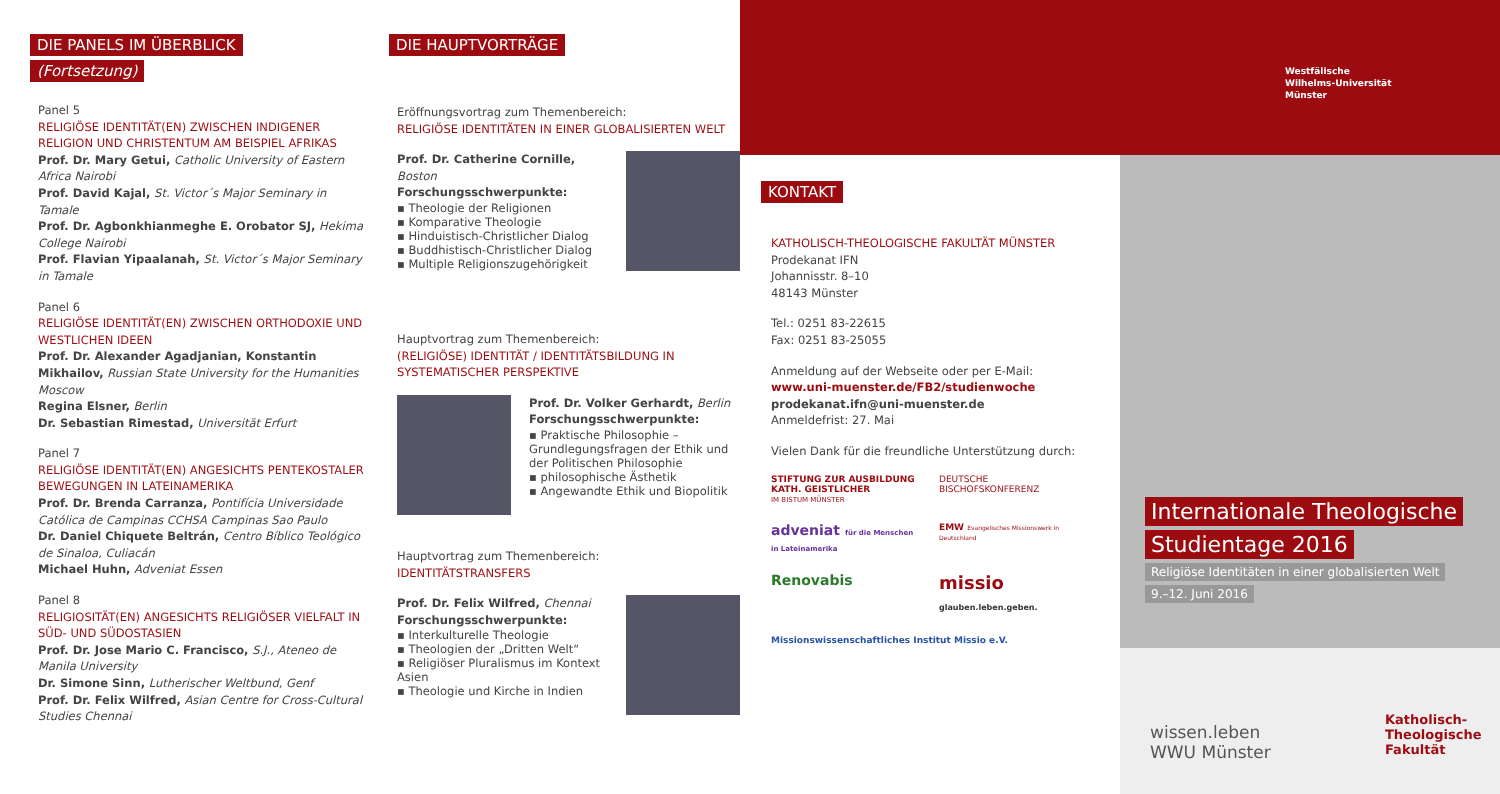DIE PANELS IM ÜBERBLICK
(Fortsetzung)
Panel 5
RELIGIÖSE IDENTITÄT(EN) ZWISCHEN INDIGENER RELIGION UND CHRISTENTUM AM BEISPIEL AFRIKAS
Prof. Dr. Mary Getui, Catholic University of Eastern Africa Nairobi
Prof. David Kajal, St. Victor´s Major Seminary in Tamale
Prof. Dr. Agbonkhianmeghe E. Orobator SJ, Hekima College Nairobi
Prof. Flavian Yipaalanah, St. Victor´s Major Seminary in Tamale
Panel 6
RELIGIÖSE IDENTITÄT(EN) ZWISCHEN ORTHODOXIE UND WESTLICHEN IDEEN
Prof. Dr. Alexander Agadjanian, Konstantin Mikhailov, Russian State University for the Humanities Moscow
Regina Elsner, Berlin
Dr. Sebastian Rimestad, Universität Erfurt
Panel 7
RELIGIÖSE IDENTITÄT(EN) ANGESICHTS PENTEKOSTALER BEWEGUNGEN IN LATEINAMERIKA
Prof. Dr. Brenda Carranza, Pontifícia Universidade Católica de Campinas CCHSA Campinas Sao Paulo
Dr. Daniel Chiquete Beltrán, Centro Bíblico Teológico de Sinaloa, Culiacán
Michael Huhn, Adveniat Essen
Panel 8
RELIGIOSITÄT(EN) ANGESICHTS RELIGIÖSER VIELFALT IN SÜD- UND SÜDOSTASIEN
Prof. Dr. Jose Mario C. Francisco, S.J., Ateneo de Manila University
Dr. Simone Sinn, Lutherischer Weltbund, Genf
Prof. Dr. Felix Wilfred, Asian Centre for Cross-Cultural Studies Chennai
DIE HAUPTVORTRÄGE
Eröffnungsvortrag zum Themenbereich:
RELIGIÖSE IDENTITÄTEN IN EINER GLOBALISIERTEN WELT
Prof. Dr. Catherine Cornille, Boston
Forschungsschwerpunkte:
▪ Theologie der Religionen
▪ Komparative Theologie
▪ Hinduistisch-Christlicher Dialog
▪ Buddhistisch-Christlicher Dialog
▪ Multiple Religionszugehörigkeit
Hauptvortrag zum Themenbereich:
(RELIGIÖSE) IDENTITÄT / IDENTITÄTSBILDUNG IN SYSTEMATISCHER PERSPEKTIVE
Prof. Dr. Volker Gerhardt, Berlin
Forschungsschwerpunkte:
▪ Praktische Philosophie – Grundlegungsfragen der Ethik und der Politischen Philosophie
▪ philosophische Ästhetik
▪ Angewandte Ethik und Biopolitik
Hauptvortrag zum Themenbereich:
IDENTITÄTSTRANSFERS
Prof. Dr. Felix Wilfred, Chennai
Forschungsschwerpunkte:
▪ Interkulturelle Theologie
▪ Theologien der „Dritten Welt“
▪ Religiöser Pluralismus im Kontext Asien
▪ Theologie und Kirche in Indien
KONTAKT
KATHOLISCH-THEOLOGISCHE FAKULTÄT MÜNSTER
Prodekanat IFN
Johannisstr. 8–10
48143 Münster
Tel.: 0251 83-22615
Fax: 0251 83-25055
Anmeldung auf der Webseite oder per E-Mail:
www.uni-muenster.de/FB2/studienwoche
prodekanat.ifn@uni-muenster.de
Anmeldefrist: 27. Mai
Vielen Dank für die freundliche Unterstützung durch:
STIFTUNG ZUR AUSBILDUNG KATH. GEISTLICHER
IM BISTUM MÜNSTER
DEUTSCHE BISCHOFSKONFERENZ
adveniat für die Menschen in Lateinamerika
EMW Evangelisches Missionswerk in Deutschland
Renovabis
missio glauben.leben.geben.
Missionswissenschaftliches Institut Missio e.V.
Westfälische
Wilhelms-Universität
Münster
Internationale Theologische
Studientage 2016
Religiöse Identitäten in einer globalisierten Welt
9.–12. Juni 2016
wissen.leben
WWU Münster
Katholisch-
Theologische
Fakultät